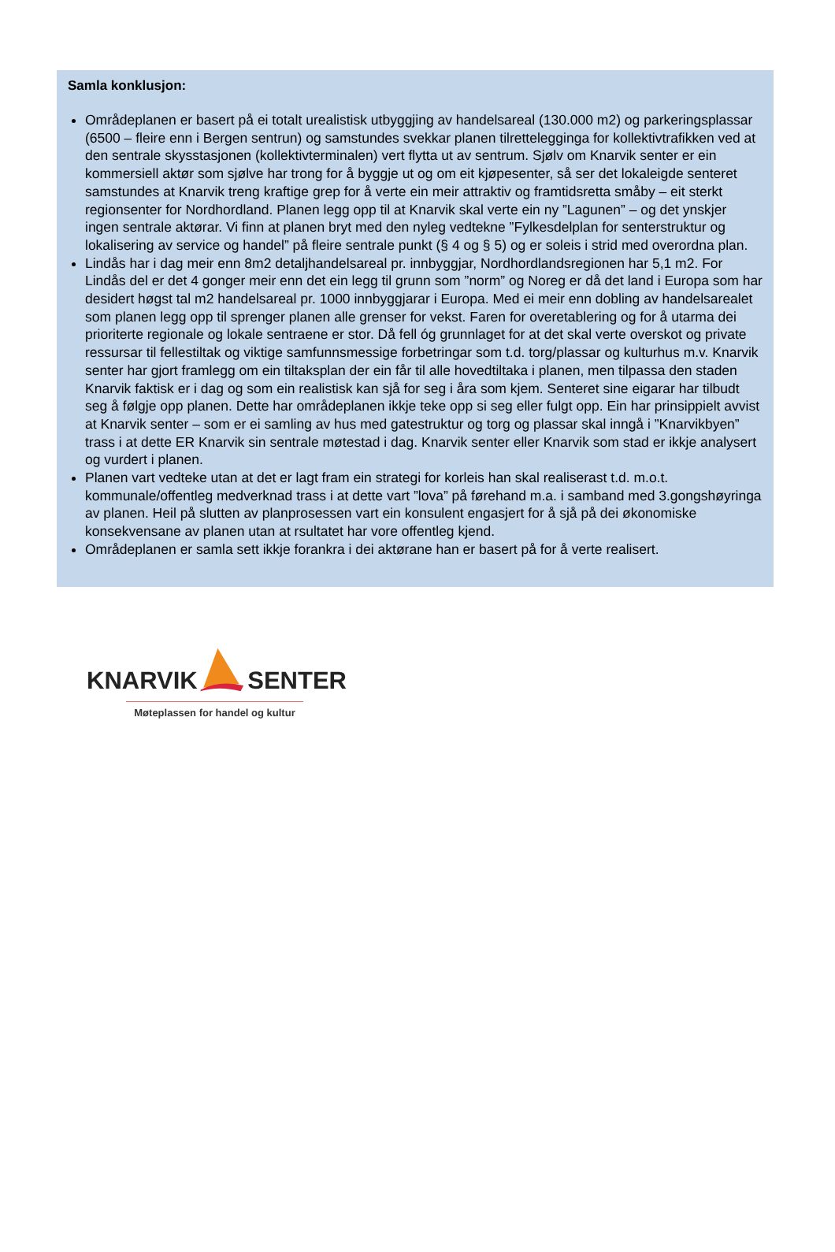Samla konklusjon:
Områdeplanen er basert på ei totalt urealistisk utbyggjing av handelsareal (130.000 m2) og parkeringsplassar (6500 – fleire enn i Bergen sentrun) og samstundes svekkar planen tilrettelegginga for kollektivtrafikken ved at den sentrale skysstasjonen (kollektivterminalen) vert flytta ut av sentrum. Sjølv om Knarvik senter er ein kommersiell aktør som sjølve har trong for å byggje ut og om eit kjøpesenter, så ser det lokaleigde senteret samstundes at Knarvik treng kraftige grep for å verte ein meir attraktiv og framtidsretta småby – eit sterkt regionsenter for Nordhordland. Planen legg opp til at Knarvik skal verte ein ny ”Lagunen” – og det ynskjer ingen sentrale aktørar. Vi finn at planen bryt med den nyleg vedtekne ”Fylkesdelplan for senterstruktur og lokalisering av service og handel” på fleire sentrale punkt (§ 4 og § 5) og er soleis i strid med overordna plan.
Lindås har i dag meir enn 8m2 detaljhandelsareal pr. innbyggjar, Nordhordlandsregionen har 5,1 m2. For Lindås del er det 4 gonger meir enn det ein legg til grunn som ”norm” og Noreg er då det land i Europa som har desidert høgst tal m2 handelsareal pr. 1000 innbyggjarar i Europa. Med ei meir enn dobling av handelsarealet som planen legg opp til sprenger planen alle grenser for vekst. Faren for overetablering og for å utarma dei prioriterte regionale og lokale sentraene er stor. Då fell óg grunnlaget for at det skal verte overskot og private ressursar til fellestiltak og viktige samfunnsmessige forbetringar som t.d. torg/plassar og kulturhus m.v. Knarvik senter har gjort framlegg om ein tiltaksplan der ein får til alle hovedtiltaka i planen, men tilpassa den staden Knarvik faktisk er i dag og som ein realistisk kan sjå for seg i åra som kjem. Senteret sine eigarar har tilbudt seg å følgje opp planen. Dette har områdeplanen ikkje teke opp si seg eller fulgt opp. Ein har prinsippielt avvist at Knarvik senter – som er ei samling av hus med gatestruktur og torg og plassar skal inngå i ”Knarvikbyen” trass i at dette ER Knarvik sin sentrale møtestad i dag. Knarvik senter eller Knarvik som stad er ikkje analysert og vurdert i planen.
Planen vart vedteke utan at det er lagt fram ein strategi for korleis han skal realiserast t.d. m.o.t. kommunale/offentleg medverknad trass i at dette vart ”lova” på førehand m.a. i samband med 3.gongshøyringa av planen. Heil på slutten av planprosessen vart ein konsulent engasjert for å sjå på dei økonomiske konsekvensane av planen utan at rsultatet har vore offentleg kjend.
Områdeplanen er samla sett ikkje forankra i dei aktørane han er basert på for å verte realisert.
KNARVIK SENTER
Møteplassen for handel og kultur